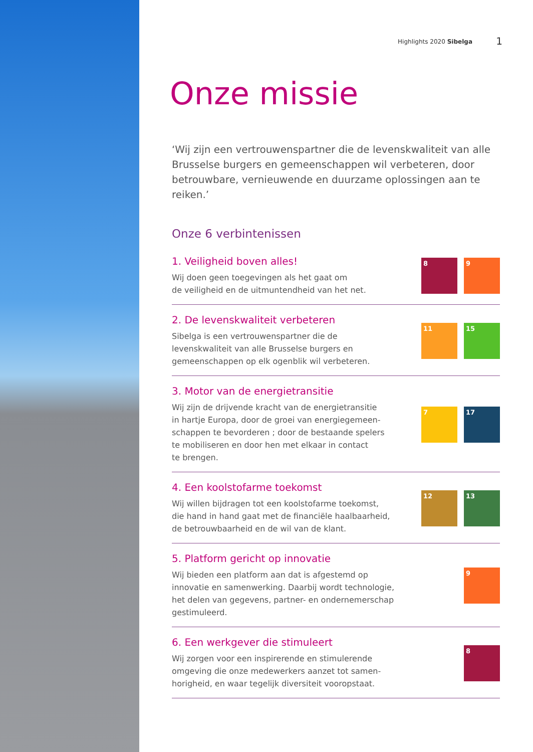Highlights 2020 Sibelga 1
Onze missie
‘Wij zijn een vertrouwenspartner die de levenskwaliteit van alle Brusselse burgers en gemeenschappen wil verbeteren, door betrouwbare, vernieuwende en duurzame oplossingen aan te reiken.’
Onze 6 verbintenissen
1. Veiligheid boven alles!
Wij doen geen toegevingen als het gaat om
de veiligheid en de uitmuntendheid van het net.
8 9
2. De levenskwaliteit verbeteren
Sibelga is een vertrouwenspartner die de
levenskwaliteit van alle Brusselse burgers en
gemeenschappen op elk ogenblik wil verbeteren.
11 15
3. Motor van de energietransitie
Wij zijn de drijvende kracht van de energietransitie
in hartje Europa, door de groei van energiegemeen-
schappen te bevorderen ; door de bestaande spelers
te mobiliseren en door hen met elkaar in contact
te brengen.
7 17
4. Een koolstofarme toekomst
Wij willen bijdragen tot een koolstofarme toekomst,
die hand in hand gaat met de financiële haalbaarheid,
de betrouwbaarheid en de wil van de klant.
12 13
5. Platform gericht op innovatie
Wij bieden een platform aan dat is afgestemd op
innovatie en samenwerking. Daarbij wordt technologie,
het delen van gegevens, partner- en ondernemerschap
gestimuleerd.
9
6. Een werkgever die stimuleert
Wij zorgen voor een inspirerende en stimulerende
omgeving die onze medewerkers aanzet tot samen-
horigheid, en waar tegelijk diversiteit vooropstaat.
8